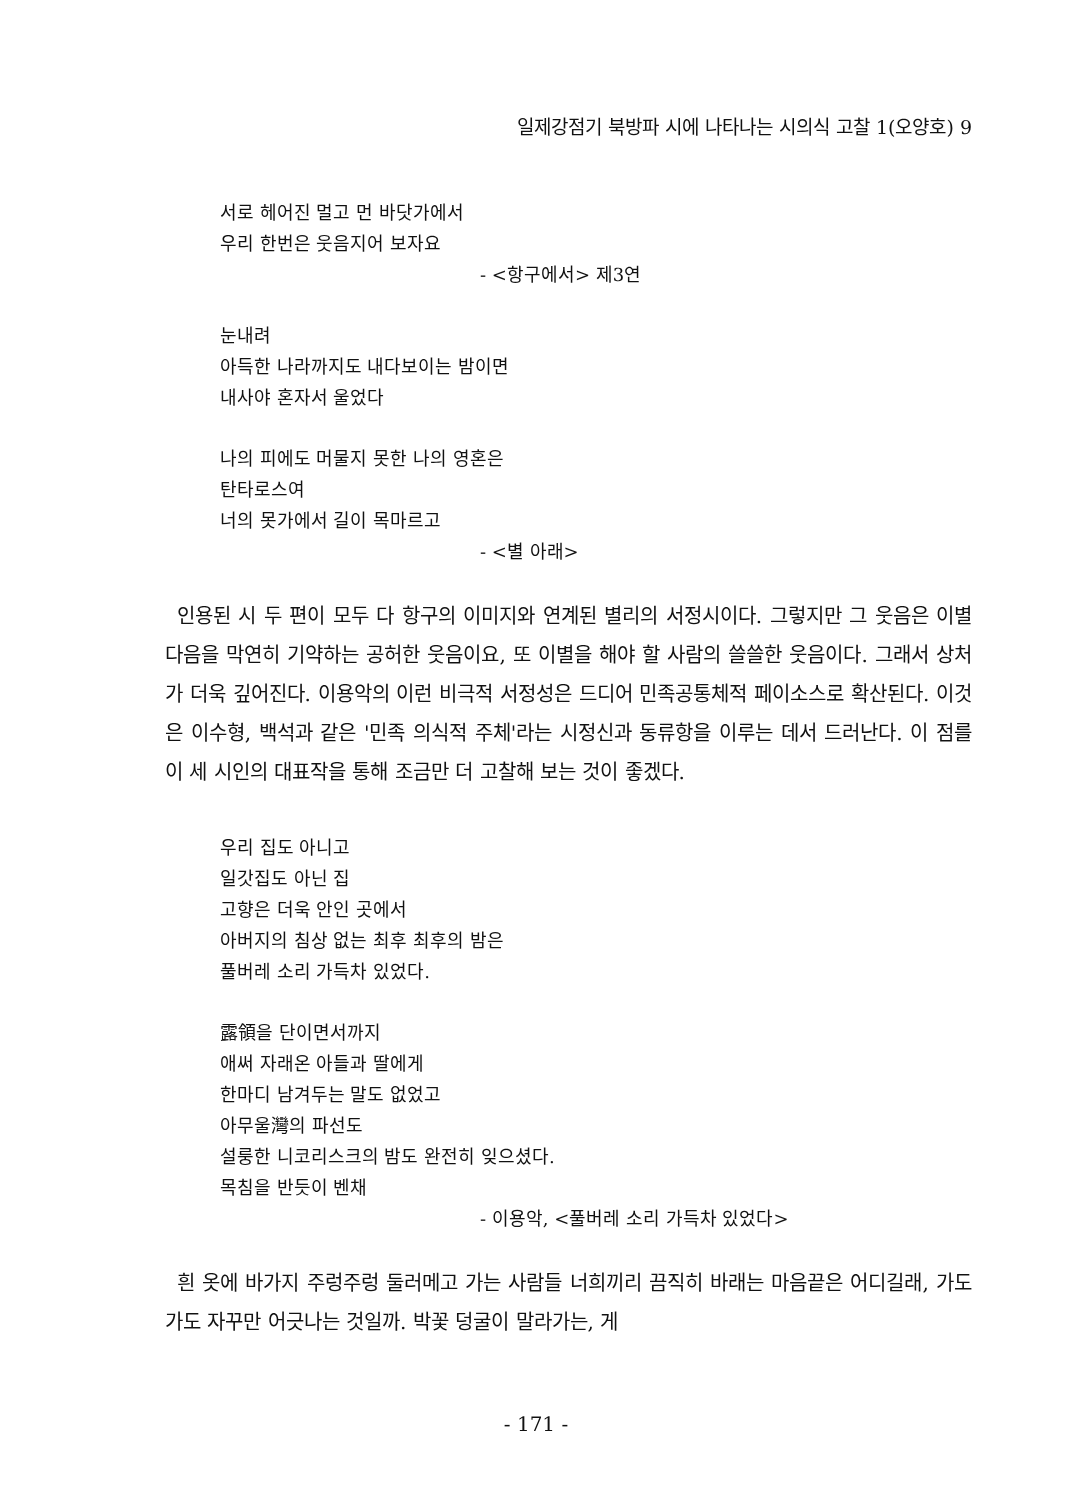일제강점기 북방파 시에 나타나는 시의식 고찰 1(오양호) 9
서로 헤어진 멀고 먼 바닷가에서
우리 한번은 웃음지어 보자요
- <항구에서> 제3연
눈내려
아득한 나라까지도 내다보이는 밤이면
내사야 혼자서 울었다
나의 피에도 머물지 못한 나의 영혼은
탄타로스여
너의 못가에서 길이 목마르고
- <별 아래>
인용된 시 두 편이 모두 다 항구의 이미지와 연계된 별리의 서정시이다. 그렇지만 그 웃음은 이별 다음을 막연히 기약하는 공허한 웃음이요, 또 이별을 해야 할 사람의 쓸쓸한 웃음이다. 그래서 상처가 더욱 깊어진다. 이용악의 이런 비극적 서정성은 드디어 민족공통체적 페이소스로 확산된다. 이것은 이수형, 백석과 같은 '민족 의식적 주체'라는 시정신과 동류항을 이루는 데서 드러난다. 이 점를 이 세 시인의 대표작을 통해 조금만 더 고찰해 보는 것이 좋겠다.
우리 집도 아니고
일갓집도 아닌 집
고향은 더욱 안인 곳에서
아버지의 침상 없는 최후 최후의 밤은
풀버레 소리 가득차 있었다.
露領을 단이면서까지
애써 자래온 아들과 딸에게
한마디 남겨두는 말도 없었고
아무울灣의 파선도
설룽한 니코리스크의 밤도 완전히 잊으셨다.
목침을 반듯이 벤채
- 이용악, <풀버레 소리 가득차 있었다>
흰 옷에 바가지 주렁주렁 둘러메고 가는 사람들 너희끼리 끔직히 바래는 마음끝은 어디길래, 가도가도 자꾸만 어긋나는 것일까. 박꽃 덩굴이 말라가는, 게
- 171 -